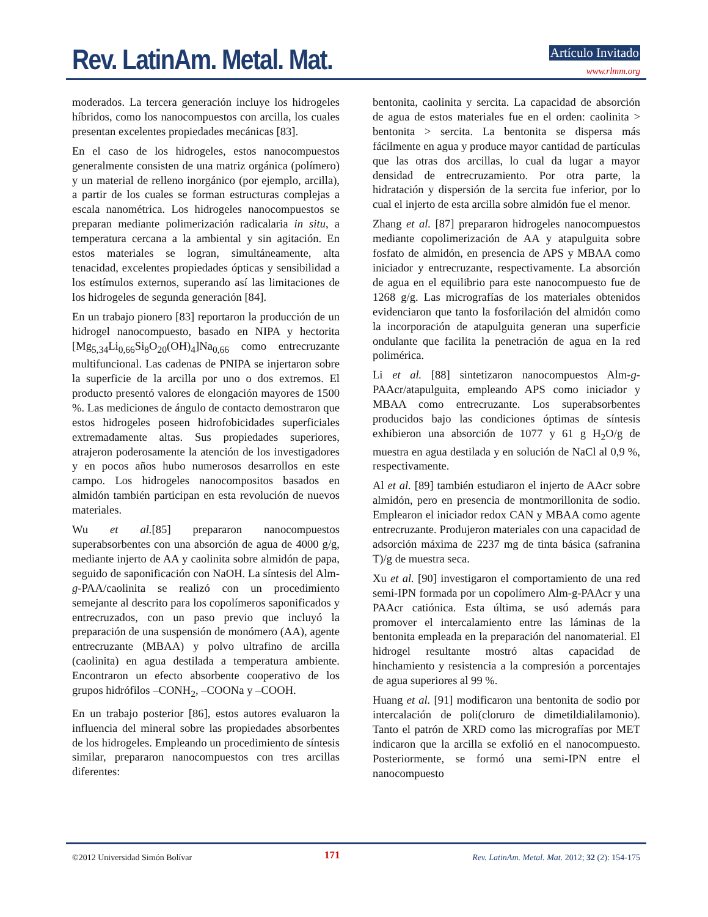Rev. LatinAm. Metal. Mat. Artículo Invitado
www.rlmm.org
moderados. La tercera generación incluye los hidrogeles híbridos, como los nanocompuestos con arcilla, los cuales presentan excelentes propiedades mecánicas [83].
En el caso de los hidrogeles, estos nanocompuestos generalmente consisten de una matriz orgánica (polímero) y un material de relleno inorgánico (por ejemplo, arcilla), a partir de los cuales se forman estructuras complejas a escala nanométrica. Los hidrogeles nanocompuestos se preparan mediante polimerización radicalaria in situ, a temperatura cercana a la ambiental y sin agitación. En estos materiales se logran, simultáneamente, alta tenacidad, excelentes propiedades ópticas y sensibilidad a los estímulos externos, superando así las limitaciones de los hidrogeles de segunda generación [84].
En un trabajo pionero [83] reportaron la producción de un hidrogel nanocompuesto, basado en NIPA y hectorita [Mg<sub>5,34</sub>Li<sub>0,66</sub>Si<sub>8</sub>O<sub>20</sub>(OH)<sub>4</sub>]Na<sub>0,66</sub> como entrecruzante multifuncional. Las cadenas de PNIPA se injertaron sobre la superficie de la arcilla por uno o dos extremos. El producto presentó valores de elongación mayores de 1500 %. Las mediciones de ángulo de contacto demostraron que estos hidrogeles poseen hidrofobicidades superficiales extremadamente altas. Sus propiedades superiores, atrajeron poderosamente la atención de los investigadores y en pocos años hubo numerosos desarrollos en este campo. Los hidrogeles nanocompositos basados en almidón también participan en esta revolución de nuevos materiales.
Wu et al.[85] prepararon nanocompuestos superabsorbentes con una absorción de agua de 4000 g/g, mediante injerto de AA y caolinita sobre almidón de papa, seguido de saponificación con NaOH. La síntesis del Alm-g-PAA/caolinita se realizó con un procedimiento semejante al descrito para los copolímeros saponificados y entrecruzados, con un paso previo que incluyó la preparación de una suspensión de monómero (AA), agente entrecruzante (MBAA) y polvo ultrafino de arcilla (caolinita) en agua destilada a temperatura ambiente. Encontraron un efecto absorbente cooperativo de los grupos hidrófilos –CONH<sub>2</sub>, –COONa y –COOH.
En un trabajo posterior [86], estos autores evaluaron la influencia del mineral sobre las propiedades absorbentes de los hidrogeles. Empleando un procedimiento de síntesis similar, prepararon nanocompuestos con tres arcillas diferentes:
bentonita, caolinita y sercita. La capacidad de absorción de agua de estos materiales fue en el orden: caolinita > bentonita > sercita. La bentonita se dispersa más fácilmente en agua y produce mayor cantidad de partículas que las otras dos arcillas, lo cual da lugar a mayor densidad de entrecruzamiento. Por otra parte, la hidratación y dispersión de la sercita fue inferior, por lo cual el injerto de esta arcilla sobre almidón fue el menor.
Zhang et al. [87] prepararon hidrogeles nanocompuestos mediante copolimerización de AA y atapulguita sobre fosfato de almidón, en presencia de APS y MBAA como iniciador y entrecruzante, respectivamente. La absorción de agua en el equilibrio para este nanocompuesto fue de 1268 g/g. Las micrografías de los materiales obtenidos evidenciaron que tanto la fosforilación del almidón como la incorporación de atapulguita generan una superficie ondulante que facilita la penetración de agua en la red polimérica.
Li et al. [88] sintetizaron nanocompuestos Alm-g-PAAcr/atapulguita, empleando APS como iniciador y MBAA como entrecruzante. Los superabsorbentes producidos bajo las condiciones óptimas de síntesis exhibieron una absorción de 1077 y 61 g H<sub>2</sub>O/g de muestra en agua destilada y en solución de NaCl al 0,9 %, respectivamente.
Al et al. [89] también estudiaron el injerto de AAcr sobre almidón, pero en presencia de montmorillonita de sodio. Emplearon el iniciador redox CAN y MBAA como agente entrecruzante. Produjeron materiales con una capacidad de adsorción máxima de 2237 mg de tinta básica (safranina T)/g de muestra seca.
Xu et al. [90] investigaron el comportamiento de una red semi-IPN formada por un copolímero Alm-g-PAAcr y una PAAcr catiónica. Esta última, se usó además para promover el intercalamiento entre las láminas de la bentonita empleada en la preparación del nanomaterial. El hidrogel resultante mostró altas capacidad de hinchamiento y resistencia a la compresión a porcentajes de agua superiores al 99 %.
Huang et al. [91] modificaron una bentonita de sodio por intercalación de poli(cloruro de dimetildialilamonio). Tanto el patrón de XRD como las micrografías por MET indicaron que la arcilla se exfolió en el nanocompuesto. Posteriormente, se formó una semi-IPN entre el nanocompuesto
©2012 Universidad Simón Bolívar 171 Rev. LatinAm. Metal. Mat. 2012; 32 (2): 154-175